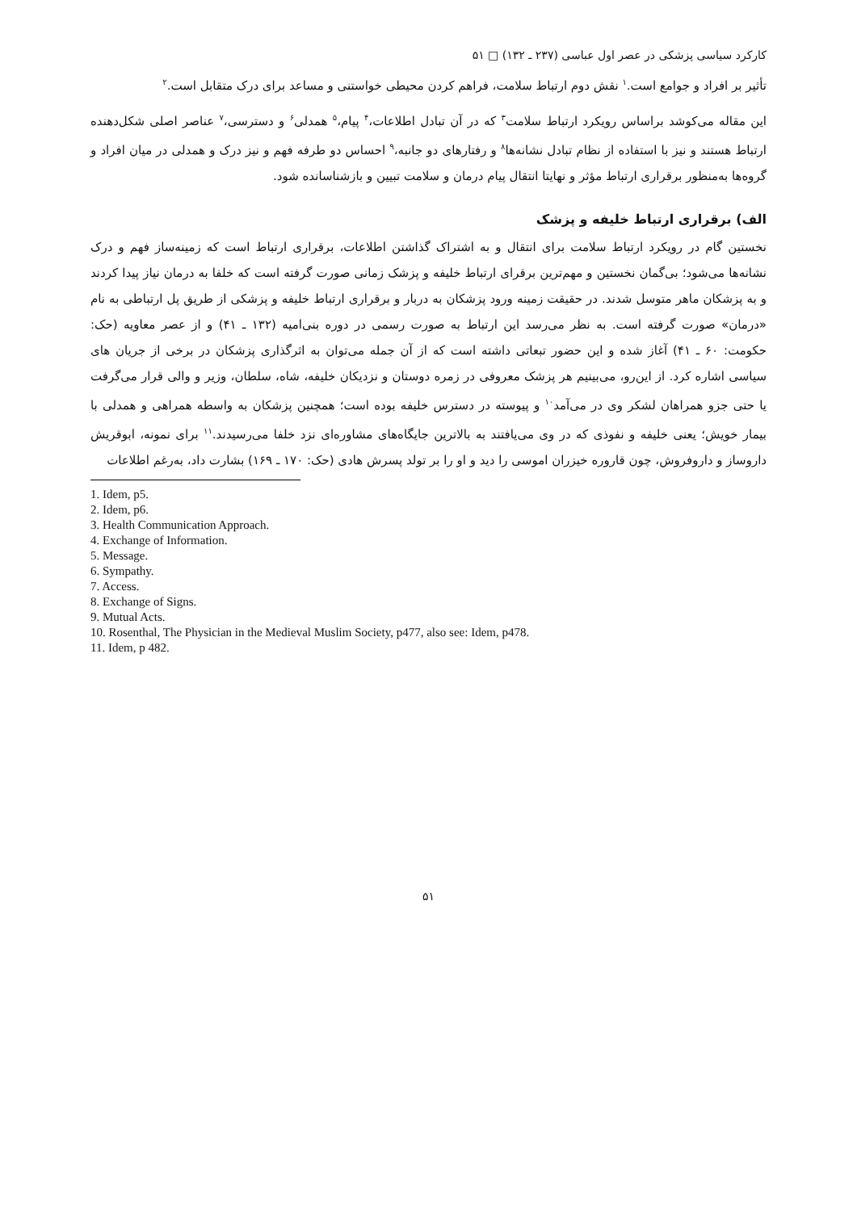کارکرد سیاسی پزشکی در عصر اول عباسی (۲۳۷ ـ ۱۳۲) □ ۵۱
تأثیر بر افراد و جوامع است.<sup>۱</sup> نقش دوم ارتباط سلامت، فراهم کردن محیطی خواستنی و مساعد برای درک متقابل است.<sup>۲</sup>
این مقاله می‌کوشد براساس رویکرد ارتباط سلامت<sup>۳</sup> که در آن تبادل اطلاعات،<sup>۴</sup> پیام،<sup>۵</sup> همدلی<sup>۶</sup> و دسترسی،<sup>۷</sup> عناصر اصلی شکل‌دهنده ارتباط هستند و نیز با استفاده از نظام تبادل نشانه‌ها<sup>۸</sup> و رفتارهای دو جانبه،<sup>۹</sup> احساس دو طرفه فهم و نیز درک و همدلی در میان افراد و گروه‌ها به‌منظور برقراری ارتباط مؤثر و نهایتا انتقال پیام درمان و سلامت تبیین و بازشناسانده شود.
الف) برقراری ارتباط خلیفه و پزشک
نخستین گام در رویکرد ارتباط سلامت برای انتقال و به اشتراک گذاشتن اطلاعات، برقراری ارتباط است که زمینه‌ساز فهم و درک نشانه‌ها می‌شود؛ بی‌گمان نخستین و مهم‌ترین برقرای ارتباط خلیفه و پزشک زمانی صورت گرفته است که خلفا به درمان نیاز پیدا کردند و به پزشکان ماهر متوسل شدند. در حقیقت زمینه ورود پزشکان به دربار و برقراری ارتباط خلیفه و پزشکی از طریق پل ارتباطی به نام «درمان» صورت گرفته است. به نظر می‌رسد این ارتباط به صورت رسمی در دوره بنی‌امیه (۱۳۲ ـ ۴۱) و از عصر معاویه (حک: حکومت: ۶۰ ـ ۴۱) آغاز شده و این حضور تبعاتی داشته است که از آن جمله می‌توان به اثرگذاری پزشکان در برخی از جریان های سیاسی اشاره کرد. از این‌رو، می‌بینیم هر پزشک معروفی در زمره دوستان و نزدیکان خلیفه، شاه، سلطان، وزیر و والی قرار می‌گرفت یا حتی جزو همراهان لشکر وی در می‌آمد<sup>۱۰</sup> و پیوسته در دسترس خلیفه بوده است؛ همچنین پزشکان به واسطه همراهی و همدلی با بیمار خویش؛ یعنی خلیفه و نفوذی که در وی می‌یافتند به بالاترین جایگاه‌های مشاوره‌ای نزد خلفا می‌رسیدند.<sup>۱۱</sup> برای نمونه، ابوقریش داروساز و داروفروش، چون قاروره خیزران اموسی را دید و او را بر تولد پسرش هادی (حک: ۱۷۰ ـ ۱۶۹) بشارت داد، به‌رغم اطلاعات
1. Idem, p5.
2. Idem, p6.
3. Health Communication Approach.
4. Exchange of Information.
5. Message.
6. Sympathy.
7. Access.
8. Exchange of Signs.
9. Mutual Acts.
10. Rosenthal, The Physician in the Medieval Muslim Society, p477, also see: Idem, p478.
11. Idem, p 482.
۵۱